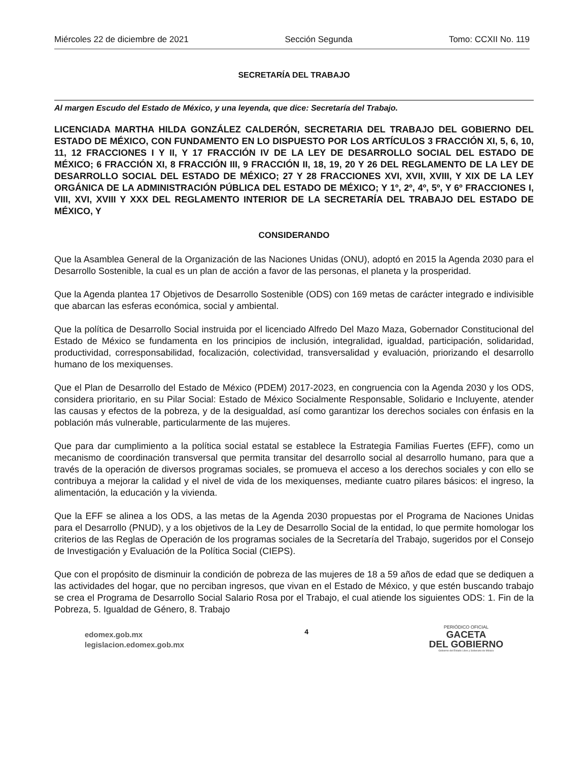Miércoles 22 de diciembre de 2021 Sección Segunda Tomo: CCXII No. 119
SECRETARÍA DEL TRABAJO
Al margen Escudo del Estado de México, y una leyenda, que dice: Secretaría del Trabajo.
LICENCIADA MARTHA HILDA GONZÁLEZ CALDERÓN, SECRETARIA DEL TRABAJO DEL GOBIERNO DEL ESTADO DE MÉXICO, CON FUNDAMENTO EN LO DISPUESTO POR LOS ARTÍCULOS 3 FRACCIÓN XI, 5, 6, 10, 11, 12 FRACCIONES I Y II, Y 17 FRACCIÓN IV DE LA LEY DE DESARROLLO SOCIAL DEL ESTADO DE MÉXICO; 6 FRACCIÓN XI, 8 FRACCIÓN III, 9 FRACCIÓN II, 18, 19, 20 Y 26 DEL REGLAMENTO DE LA LEY DE DESARROLLO SOCIAL DEL ESTADO DE MÉXICO; 27 Y 28 FRACCIONES XVI, XVII, XVIII, Y XIX DE LA LEY ORGÁNICA DE LA ADMINISTRACIÓN PÚBLICA DEL ESTADO DE MÉXICO; Y 1º, 2º, 4º, 5º, Y 6º FRACCIONES I, VIII, XVI, XVIII Y XXX DEL REGLAMENTO INTERIOR DE LA SECRETARÍA DEL TRABAJO DEL ESTADO DE MÉXICO, Y
CONSIDERANDO
Que la Asamblea General de la Organización de las Naciones Unidas (ONU), adoptó en 2015 la Agenda 2030 para el Desarrollo Sostenible, la cual es un plan de acción a favor de las personas, el planeta y la prosperidad.
Que la Agenda plantea 17 Objetivos de Desarrollo Sostenible (ODS) con 169 metas de carácter integrado e indivisible que abarcan las esferas económica, social y ambiental.
Que la política de Desarrollo Social instruida por el licenciado Alfredo Del Mazo Maza, Gobernador Constitucional del Estado de México se fundamenta en los principios de inclusión, integralidad, igualdad, participación, solidaridad, productividad, corresponsabilidad, focalización, colectividad, transversalidad y evaluación, priorizando el desarrollo humano de los mexiquenses.
Que el Plan de Desarrollo del Estado de México (PDEM) 2017-2023, en congruencia con la Agenda 2030 y los ODS, considera prioritario, en su Pilar Social: Estado de México Socialmente Responsable, Solidario e Incluyente, atender las causas y efectos de la pobreza, y de la desigualdad, así como garantizar los derechos sociales con énfasis en la población más vulnerable, particularmente de las mujeres.
Que para dar cumplimiento a la política social estatal se establece la Estrategia Familias Fuertes (EFF), como un mecanismo de coordinación transversal que permita transitar del desarrollo social al desarrollo humano, para que a través de la operación de diversos programas sociales, se promueva el acceso a los derechos sociales y con ello se contribuya a mejorar la calidad y el nivel de vida de los mexiquenses, mediante cuatro pilares básicos: el ingreso, la alimentación, la educación y la vivienda.
Que la EFF se alinea a los ODS, a las metas de la Agenda 2030 propuestas por el Programa de Naciones Unidas para el Desarrollo (PNUD), y a los objetivos de la Ley de Desarrollo Social de la entidad, lo que permite homologar los criterios de las Reglas de Operación de los programas sociales de la Secretaría del Trabajo, sugeridos por el Consejo de Investigación y Evaluación de la Política Social (CIEPS).
Que con el propósito de disminuir la condición de pobreza de las mujeres de 18 a 59 años de edad que se dediquen a las actividades del hogar, que no perciban ingresos, que vivan en el Estado de México, y que estén buscando trabajo se crea el Programa de Desarrollo Social Salario Rosa por el Trabajo, el cual atiende los siguientes ODS: 1. Fin de la Pobreza, 5. Igualdad de Género, 8. Trabajo
edomex.gob.mx
legislacion.edomex.gob.mx
4
PERIÓDICO OFICIAL
GACETA
DEL GOBIERNO
Gobierno del Estado Libre y Soberano de México